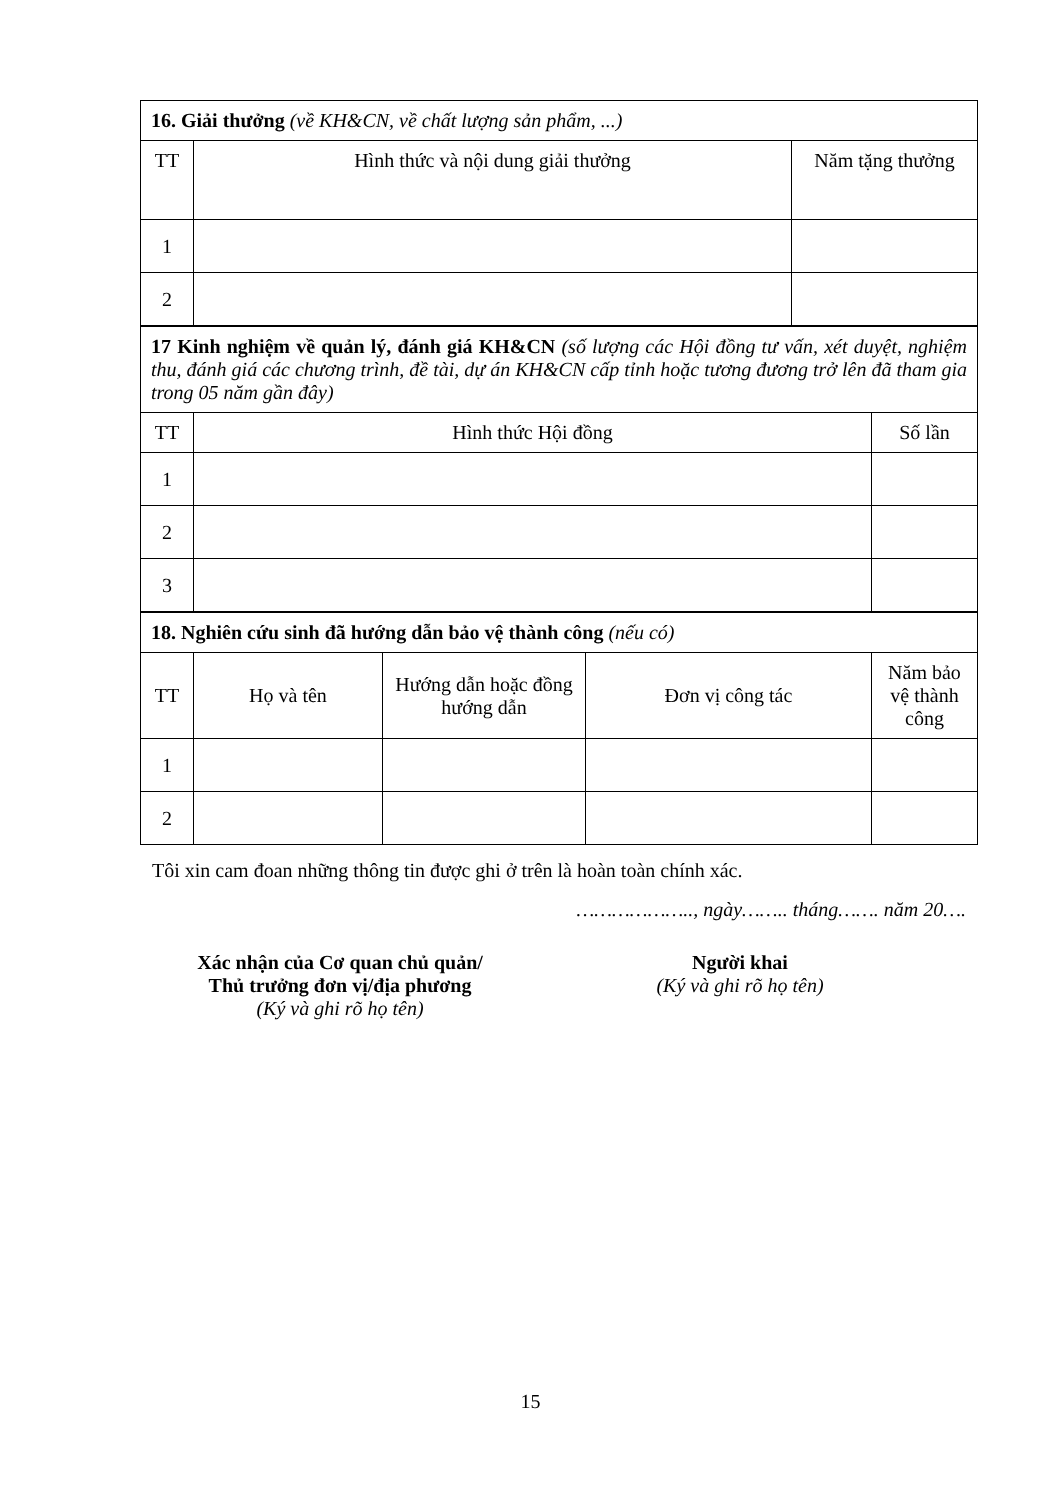| 16. Giải thưởng (về KH&CN, về chất lượng sản phẩm, ...) | | |
| TT | Hình thức và nội dung giải thưởng | Năm tặng thưởng |
| 1 | | |
| 2 | | |
| 17 Kinh nghiệm về quản lý, đánh giá KH&CN (số lượng các Hội đồng tư vấn, xét duyệt, nghiệm thu, đánh giá các chương trình, đề tài, dự án KH&CN cấp tỉnh hoặc tương đương trở lên đã tham gia trong 05 năm gần đây) | | |
| TT | Hình thức Hội đồng | Số lần |
| 1 | | |
| 2 | | |
| 3 | | |
| 18. Nghiên cứu sinh đã hướng dẫn bảo vệ thành công (nếu có) | | | | |
| TT | Họ và tên | Hướng dẫn hoặc đồng hướng dẫn | Đơn vị công tác | Năm bảo vệ thành công |
| 1 | | | | |
| 2 | | | | |
Tôi xin cam đoan những thông tin được ghi ở trên là hoàn toàn chính xác.
……………….., ngày…….. tháng……. năm 20….
Xác nhận của Cơ quan chủ quản/
Thủ trưởng đơn vị/địa phương
(Ký và ghi rõ họ tên)
Người khai
(Ký và ghi rõ họ tên)
15